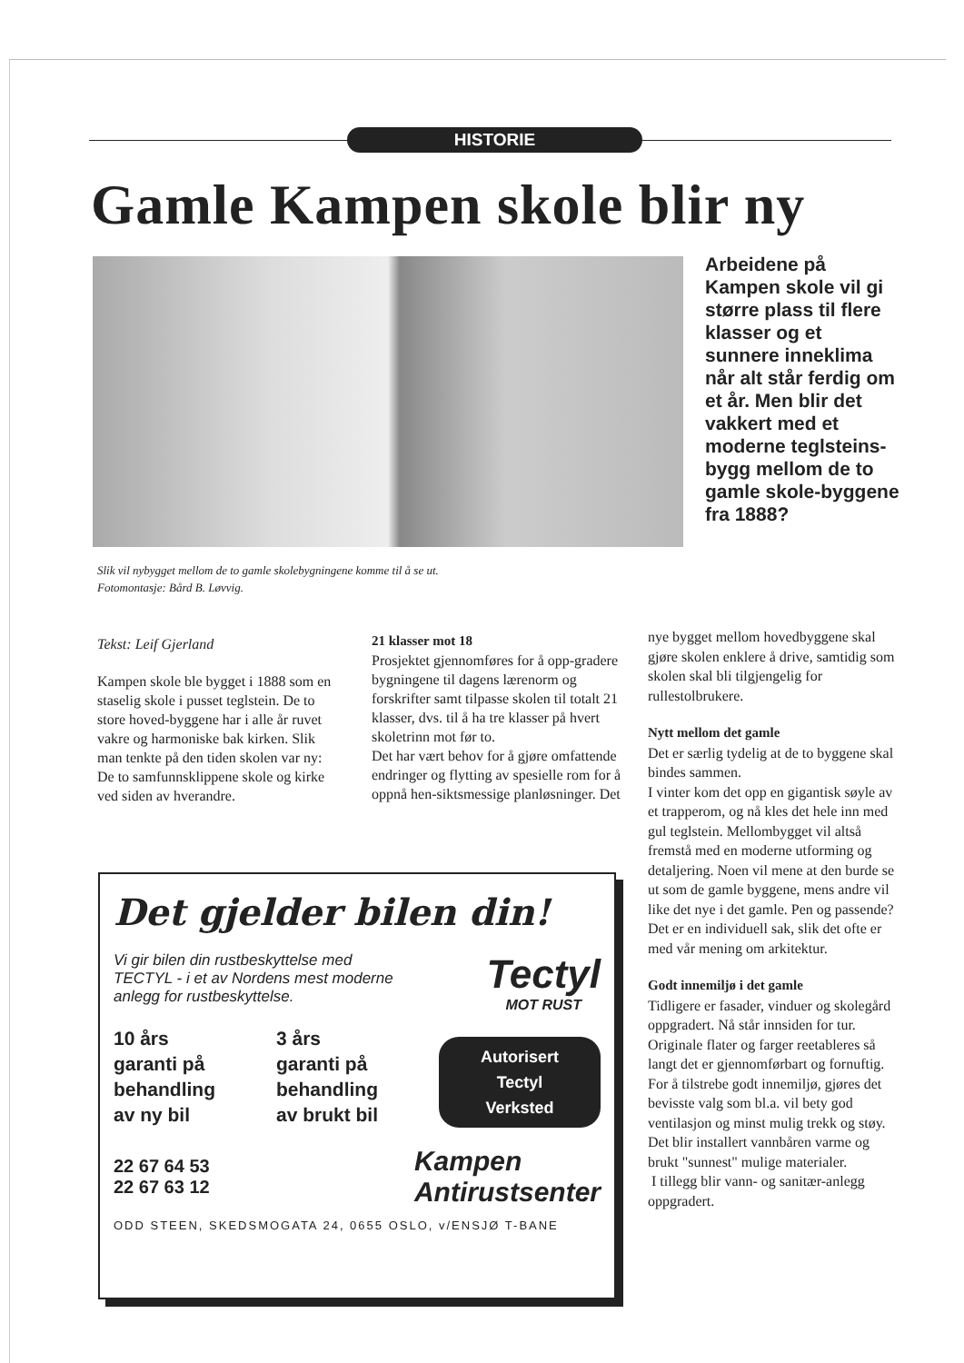HISTORIE
Gamle Kampen skole blir ny
Arbeidene på Kampen skole vil gi større plass til flere klasser og et sunnere inneklima når alt står ferdig om et år. Men blir det vakkert med et moderne teglsteins-bygg mellom de to gamle skole-byggene fra 1888?
Slik vil nybygget mellom de to gamle skolebygningene komme til å se ut.
Fotomontasje: Bård B. Løvvig.
Tekst: Leif Gjerland
Kampen skole ble bygget i 1888 som en staselig skole i pusset teglstein. De to store hoved-byggene har i alle år ruvet vakre og harmoniske bak kirken. Slik man tenkte på den tiden skolen var ny: De to samfunnsklippene skole og kirke ved siden av hverandre.
21 klasser mot 18
Prosjektet gjennomføres for å opp-gradere bygningene til dagens lærenorm og forskrifter samt tilpasse skolen til totalt 21 klasser, dvs. til å ha tre klasser på hvert skoletrinn mot før to.
Det har vært behov for å gjøre omfattende endringer og flytting av spesielle rom for å oppnå hen-siktsmessige planløsninger. Det
nye bygget mellom hovedbyggene skal gjøre skolen enklere å drive, samtidig som skolen skal bli tilgjengelig for rullestolbrukere.
Nytt mellom det gamle
Det er særlig tydelig at de to byggene skal bindes sammen.
I vinter kom det opp en gigantisk søyle av et trapperom, og nå kles det hele inn med gul teglstein. Mellombygget vil altså fremstå med en moderne utforming og detaljering. Noen vil mene at den burde se ut som de gamle byggene, mens andre vil like det nye i det gamle. Pen og passende? Det er en individuell sak, slik det ofte er med vår mening om arkitektur.
Godt innemiljø i det gamle
Tidligere er fasader, vinduer og skolegård oppgradert. Nå står innsiden for tur. Originale flater og farger reetableres så langt det er gjennomførbart og fornuftig. For å tilstrebe godt innemiljø, gjøres det bevisste valg som bl.a. vil bety god ventilasjon og minst mulig trekk og støy. Det blir installert vannbåren varme og brukt "sunnest" mulige materialer.
I tillegg blir vann- og sanitær-anlegg oppgradert.
Det gjelder bilen din!
Vi gir bilen din rustbeskyttelse med TECTYL - i et av Nordens mest moderne anlegg for rustbeskyttelse.
Tectyl
MOT RUST
10 års
garanti på
behandling
av ny bil
3 års
garanti på
behandling
av brukt bil
Autorisert
Tectyl
Verksted
22 67 64 53
22 67 63 12
Kampen
Antirustsenter
ODD STEEN, SKEDSMOGATA 24, 0655 OSLO, v/ENSJØ T-BANE